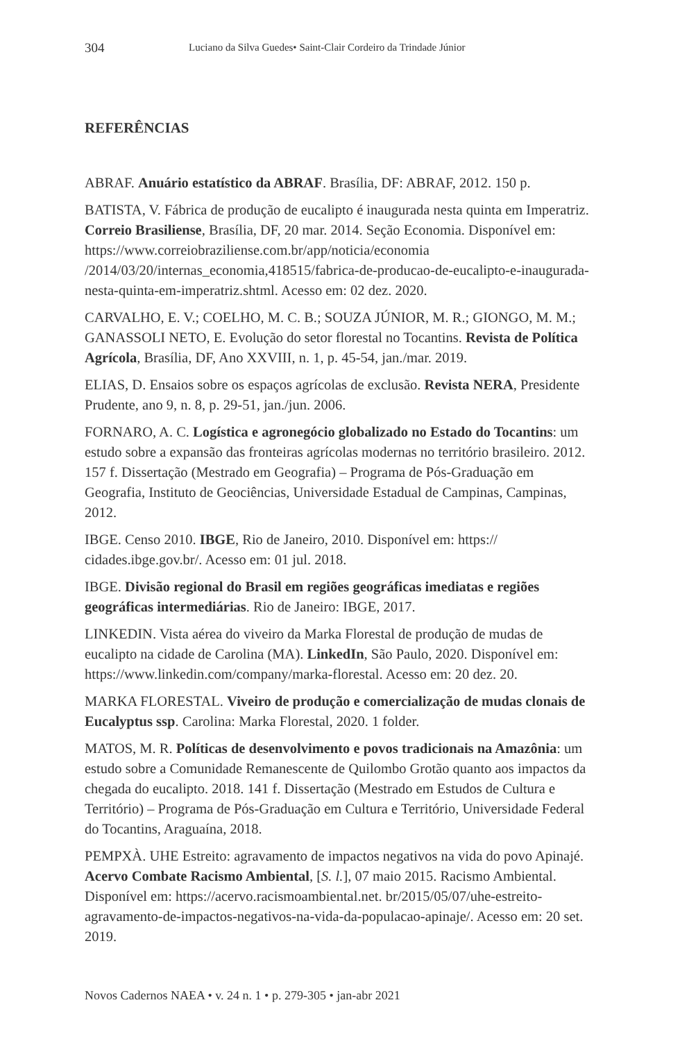304 Luciano da Silva Guedes• Saint-Clair Cordeiro da Trindade Júnior
REFERÊNCIAS
ABRAF. Anuário estatístico da ABRAF. Brasília, DF: ABRAF, 2012. 150 p.
BATISTA, V. Fábrica de produção de eucalipto é inaugurada nesta quinta em Imperatriz. Correio Brasiliense, Brasília, DF, 20 mar. 2014. Seção Economia. Disponível em: https://www.correiobraziliense.com.br/app/noticia/economia /2014/03/20/internas_economia,418515/fabrica-de-producao-de-eucalipto-e-inaugurada-nesta-quinta-em-imperatriz.shtml. Acesso em: 02 dez. 2020.
CARVALHO, E. V.; COELHO, M. C. B.; SOUZA JÚNIOR, M. R.; GIONGO, M. M.; GANASSOLI NETO, E. Evolução do setor florestal no Tocantins. Revista de Política Agrícola, Brasília, DF, Ano XXVIII, n. 1, p. 45-54, jan./mar. 2019.
ELIAS, D. Ensaios sobre os espaços agrícolas de exclusão. Revista NERA, Presidente Prudente, ano 9, n. 8, p. 29-51, jan./jun. 2006.
FORNARO, A. C. Logística e agronegócio globalizado no Estado do Tocantins: um estudo sobre a expansão das fronteiras agrícolas modernas no território brasileiro. 2012. 157 f. Dissertação (Mestrado em Geografia) – Programa de Pós-Graduação em Geografia, Instituto de Geociências, Universidade Estadual de Campinas, Campinas, 2012.
IBGE. Censo 2010. IBGE, Rio de Janeiro, 2010. Disponível em: https:// cidades.ibge.gov.br/. Acesso em: 01 jul. 2018.
IBGE. Divisão regional do Brasil em regiões geográficas imediatas e regiões geográficas intermediárias. Rio de Janeiro: IBGE, 2017.
LINKEDIN. Vista aérea do viveiro da Marka Florestal de produção de mudas de eucalipto na cidade de Carolina (MA). LinkedIn, São Paulo, 2020. Disponível em: https://www.linkedin.com/company/marka-florestal. Acesso em: 20 dez. 20.
MARKA FLORESTAL. Viveiro de produção e comercialização de mudas clonais de Eucalyptus ssp. Carolina: Marka Florestal, 2020. 1 folder.
MATOS, M. R. Políticas de desenvolvimento e povos tradicionais na Amazônia: um estudo sobre a Comunidade Remanescente de Quilombo Grotão quanto aos impactos da chegada do eucalipto. 2018. 141 f. Dissertação (Mestrado em Estudos de Cultura e Território) – Programa de Pós-Graduação em Cultura e Território, Universidade Federal do Tocantins, Araguaína, 2018.
PEMPXÀ. UHE Estreito: agravamento de impactos negativos na vida do povo Apinajé. Acervo Combate Racismo Ambiental, [S. l.], 07 maio 2015. Racismo Ambiental. Disponível em: https://acervo.racismoambiental.net. br/2015/05/07/uhe-estreito-agravamento-de-impactos-negativos-na-vida-da-populacao-apinaje/. Acesso em: 20 set. 2019.
Novos Cadernos NAEA • v. 24 n. 1 • p. 279-305 • jan-abr 2021